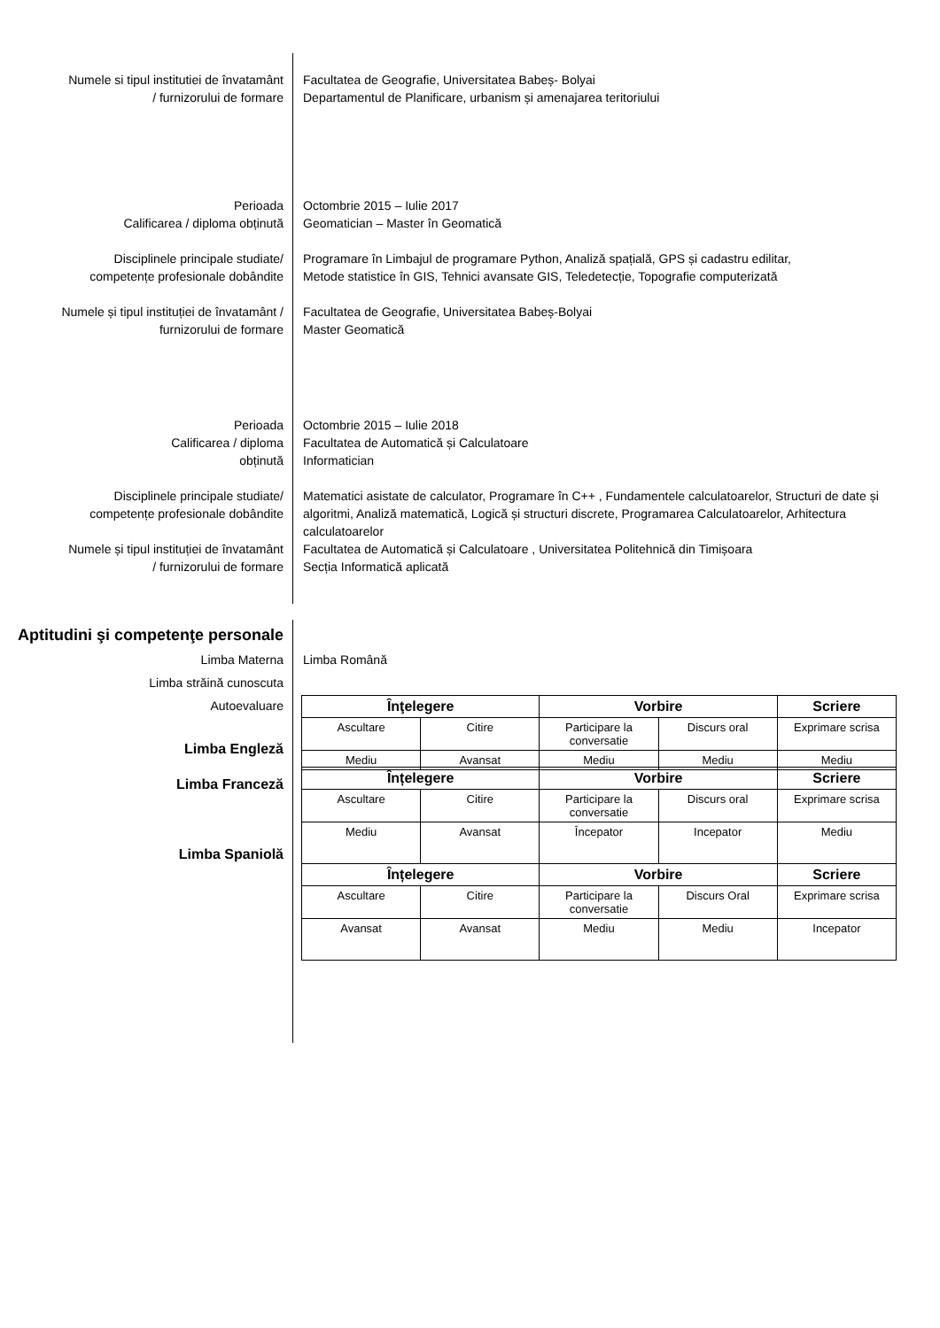Numele si tipul institutiei de învatamânt
/ furnizorului de formare
Facultatea de Geografie, Universitatea Babeș- Bolyai
Departamentul de Planificare, urbanism și amenajarea teritoriului
Perioada
Calificarea / diploma obținută
Octombrie 2015 – Iulie 2017
Geomatician – Master în Geomatică
Disciplinele principale studiate/
competențe profesionale dobândite
Programare în Limbajul de programare Python, Analiză spațială, GPS și cadastru edilitar,
Metode statistice în GIS, Tehnici avansate GIS, Teledetecție, Topografie computerizată
Numele și tipul instituției de învatamânt /
furnizorului de formare
Facultatea de Geografie, Universitatea Babeș-Bolyai
Master Geomatică
Perioada
Calificarea / diploma
obținută
Octombrie 2015 – Iulie 2018
Facultatea de Automatică și Calculatoare
Informatician
Disciplinele principale studiate/
competențe profesionale dobândite
Matematici asistate de calculator, Programare în C++ , Fundamentele calculatoarelor, Structuri de date și algoritmi, Analiză matematică, Logică și structuri discrete, Programarea Calculatoarelor, Arhitectura calculatoarelor
Numele și tipul instituției de învatamânt
/ furnizorului de formare
Facultatea de Automatică și Calculatoare , Universitatea Politehnică din Timișoara
Secția Informatică aplicată
Aptitudini şi competenţe personale
Limba Materna Limba Română
Limba străină cunoscuta
Autoevaluare
| Înţelegere | | Vorbire | | Scriere |
| --- | --- | --- | --- | --- |
| Ascultare | Citire | Participare la conversatie | Discurs oral | Exprimare scrisa |
| Mediu | Avansat | Mediu | Mediu | Mediu |
Limba Engleză
Limba Franceză
| Înțelegere | | Vorbire | | Scriere |
| --- | --- | --- | --- | --- |
| Ascultare | Citire | Participare la conversatie | Discurs oral | Exprimare scrisa |
| Mediu | Avansat | Începator | Incepator | Mediu |
| Înțelegere | | Vorbire | | Scriere |
| Ascultare | Citire | Participare la conversatie | Discurs Oral | Exprimare scrisa |
| Avansat | Avansat | Mediu | Mediu | Incepator |
Limba Spaniolă